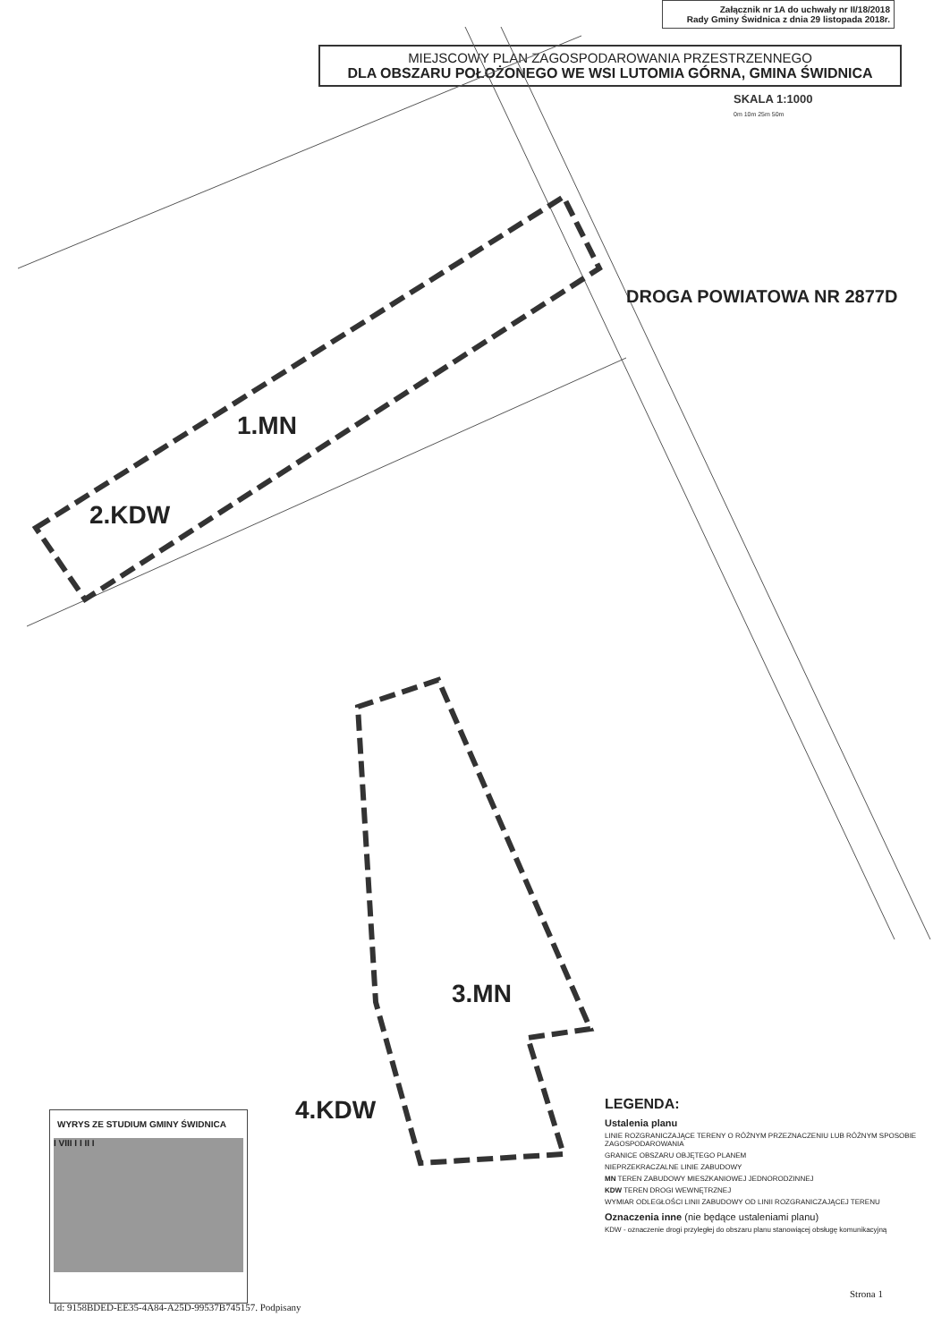Załącznik nr 1A do uchwały nr II/18/2018
Rady Gminy Świdnica z dnia 29 listopada 2018r.
MIEJSCOWY PLAN ZAGOSPODAROWANIA PRZESTRZENNEGO
DLA OBSZARU POŁOŻONEGO WE WSI LUTOMIA GÓRNA, GMINA ŚWIDNICA
SKALA 1:1000
0m 10m 25m 50m
DROGA POWIATOWA NR 2877D
1.MN
2.KDW
3.MN
4.KDW
LEGENDA:
Ustalenia planu
LINIE ROZGRANICZAJĄCE TERENY O RÓŻNYM PRZEZNACZENIU LUB RÓŻNYM SPOSOBIE ZAGOSPODAROWANIA
GRANICE OBSZARU OBJĘTEGO PLANEM
NIEPRZEKRACZALNE LINIE ZABUDOWY
MN TEREN ZABUDOWY MIESZKANIOWEJ JEDNORODZINNEJ
KDW TEREN DROGI WEWNĘTRZNEJ
WYMIAR ODLEGŁOŚCI LINII ZABUDOWY OD LINII ROZGRANICZAJĄCEJ TERENU
Oznaczenia inne (nie będące ustaleniami planu)
KDW - oznaczenie drogi przyległej do obszaru planu stanowiącej obsługę komunikacyjną
WYRYS ZE STUDIUM GMINY ŚWIDNICA
I VIII I I II I
Strona 1
Id: 9158BDED-EE35-4A84-A25D-99537B745157. Podpisany